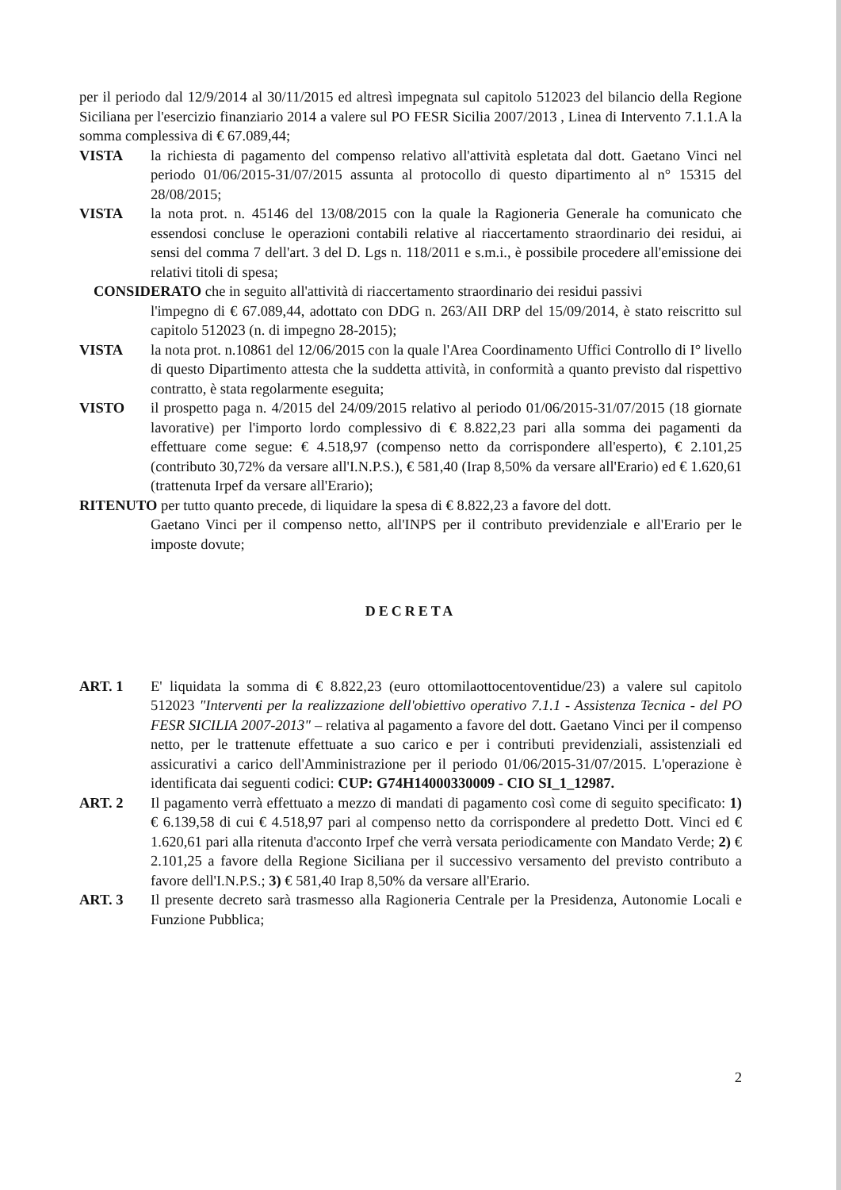per il periodo dal 12/9/2014 al 30/11/2015 ed altresì impegnata sul capitolo 512023 del bilancio della Regione Siciliana per l'esercizio finanziario 2014 a valere sul PO FESR Sicilia 2007/2013 , Linea di Intervento 7.1.1.A la somma complessiva di € 67.089,44;
VISTA la richiesta di pagamento del compenso relativo all'attività espletata dal dott. Gaetano Vinci nel periodo 01/06/2015-31/07/2015 assunta al protocollo di questo dipartimento al n° 15315 del 28/08/2015;
VISTA la nota prot. n. 45146 del 13/08/2015 con la quale la Ragioneria Generale ha comunicato che essendosi concluse le operazioni contabili relative al riaccertamento straordinario dei residui, ai sensi del comma 7 dell'art. 3 del D. Lgs n. 118/2011 e s.m.i., è possibile procedere all'emissione dei relativi titoli di spesa;
CONSIDERATO che in seguito all'attività di riaccertamento straordinario dei residui passivi
l'impegno di € 67.089,44, adottato con DDG n. 263/AII DRP del 15/09/2014, è stato reiscritto sul capitolo 512023 (n. di impegno 28-2015);
VISTA la nota prot. n.10861 del 12/06/2015 con la quale l'Area Coordinamento Uffici Controllo di I° livello di questo Dipartimento attesta che la suddetta attività, in conformità a quanto previsto dal rispettivo contratto, è stata regolarmente eseguita;
VISTO il prospetto paga n. 4/2015 del 24/09/2015 relativo al periodo 01/06/2015-31/07/2015 (18 giornate lavorative) per l'importo lordo complessivo di € 8.822,23 pari alla somma dei pagamenti da effettuare come segue: € 4.518,97 (compenso netto da corrispondere all'esperto), € 2.101,25 (contributo 30,72% da versare all'I.N.P.S.), € 581,40 (Irap 8,50% da versare all'Erario) ed € 1.620,61 (trattenuta Irpef da versare all'Erario);
RITENUTO per tutto quanto precede, di liquidare la spesa di € 8.822,23 a favore del dott.
Gaetano Vinci per il compenso netto, all'INPS per il contributo previdenziale e all'Erario per le imposte dovute;
DECRETA
ART. 1 E' liquidata la somma di € 8.822,23 (euro ottomilaottocentoventidue/23) a valere sul capitolo 512023 "Interventi per la realizzazione dell'obiettivo operativo 7.1.1 - Assistenza Tecnica - del PO FESR SICILIA 2007-2013" – relativa al pagamento a favore del dott. Gaetano Vinci per il compenso netto, per le trattenute effettuate a suo carico e per i contributi previdenziali, assistenziali ed assicurativi a carico dell'Amministrazione per il periodo 01/06/2015-31/07/2015. L'operazione è identificata dai seguenti codici: CUP: G74H14000330009 - CIO SI_1_12987.
ART. 2 Il pagamento verrà effettuato a mezzo di mandati di pagamento così come di seguito specificato: 1) € 6.139,58 di cui € 4.518,97 pari al compenso netto da corrispondere al predetto Dott. Vinci ed € 1.620,61 pari alla ritenuta d'acconto Irpef che verrà versata periodicamente con Mandato Verde; 2) € 2.101,25 a favore della Regione Siciliana per il successivo versamento del previsto contributo a favore dell'I.N.P.S.; 3) € 581,40 Irap 8,50% da versare all'Erario.
ART. 3 Il presente decreto sarà trasmesso alla Ragioneria Centrale per la Presidenza, Autonomie Locali e Funzione Pubblica;
2